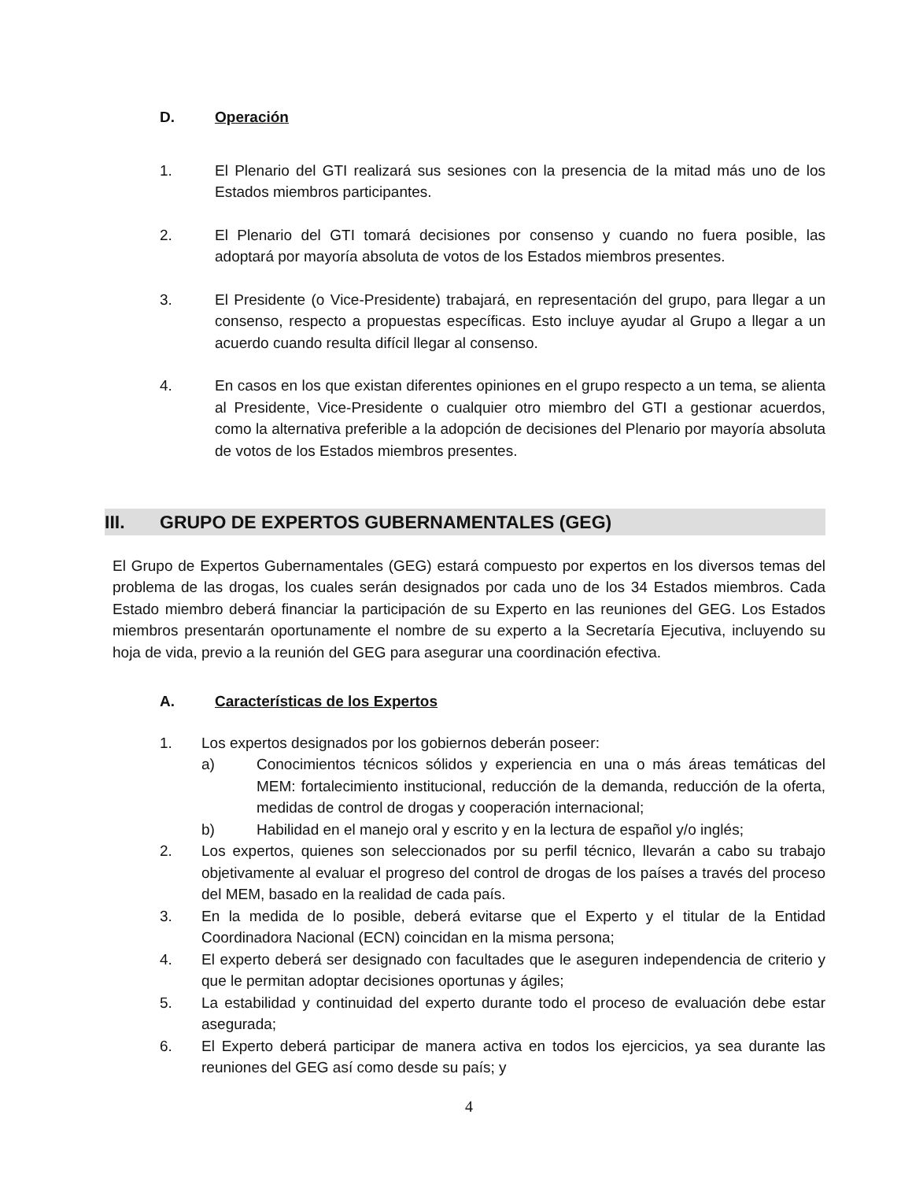D. Operación
1. El Plenario del GTI realizará sus sesiones con la presencia de la mitad más uno de los Estados miembros participantes.
2. El Plenario del GTI tomará decisiones por consenso y cuando no fuera posible, las adoptará por mayoría absoluta de votos de los Estados miembros presentes.
3. El Presidente (o Vice-Presidente) trabajará, en representación del grupo, para llegar a un consenso, respecto a propuestas específicas. Esto incluye ayudar al Grupo a llegar a un acuerdo cuando resulta difícil llegar al consenso.
4. En casos en los que existan diferentes opiniones en el grupo respecto a un tema, se alienta al Presidente, Vice-Presidente o cualquier otro miembro del GTI a gestionar acuerdos, como la alternativa preferible a la adopción de decisiones del Plenario por mayoría absoluta de votos de los Estados miembros presentes.
III. GRUPO DE EXPERTOS GUBERNAMENTALES (GEG)
El Grupo de Expertos Gubernamentales (GEG) estará compuesto por expertos en los diversos temas del problema de las drogas, los cuales serán designados por cada uno de los 34 Estados miembros. Cada Estado miembro deberá financiar la participación de su Experto en las reuniones del GEG. Los Estados miembros presentarán oportunamente el nombre de su experto a la Secretaría Ejecutiva, incluyendo su hoja de vida, previo a la reunión del GEG para asegurar una coordinación efectiva.
A. Características de los Expertos
1. Los expertos designados por los gobiernos deberán poseer:
a) Conocimientos técnicos sólidos y experiencia en una o más áreas temáticas del MEM: fortalecimiento institucional, reducción de la demanda, reducción de la oferta, medidas de control de drogas y cooperación internacional;
b) Habilidad en el manejo oral y escrito y en la lectura de español y/o inglés;
2. Los expertos, quienes son seleccionados por su perfil técnico, llevarán a cabo su trabajo objetivamente al evaluar el progreso del control de drogas de los países a través del proceso del MEM, basado en la realidad de cada país.
3. En la medida de lo posible, deberá evitarse que el Experto y el titular de la Entidad Coordinadora Nacional (ECN) coincidan en la misma persona;
4. El experto deberá ser designado con facultades que le aseguren independencia de criterio y que le permitan adoptar decisiones oportunas y ágiles;
5. La estabilidad y continuidad del experto durante todo el proceso de evaluación debe estar asegurada;
6. El Experto deberá participar de manera activa en todos los ejercicios, ya sea durante las reuniones del GEG así como desde su país; y
4